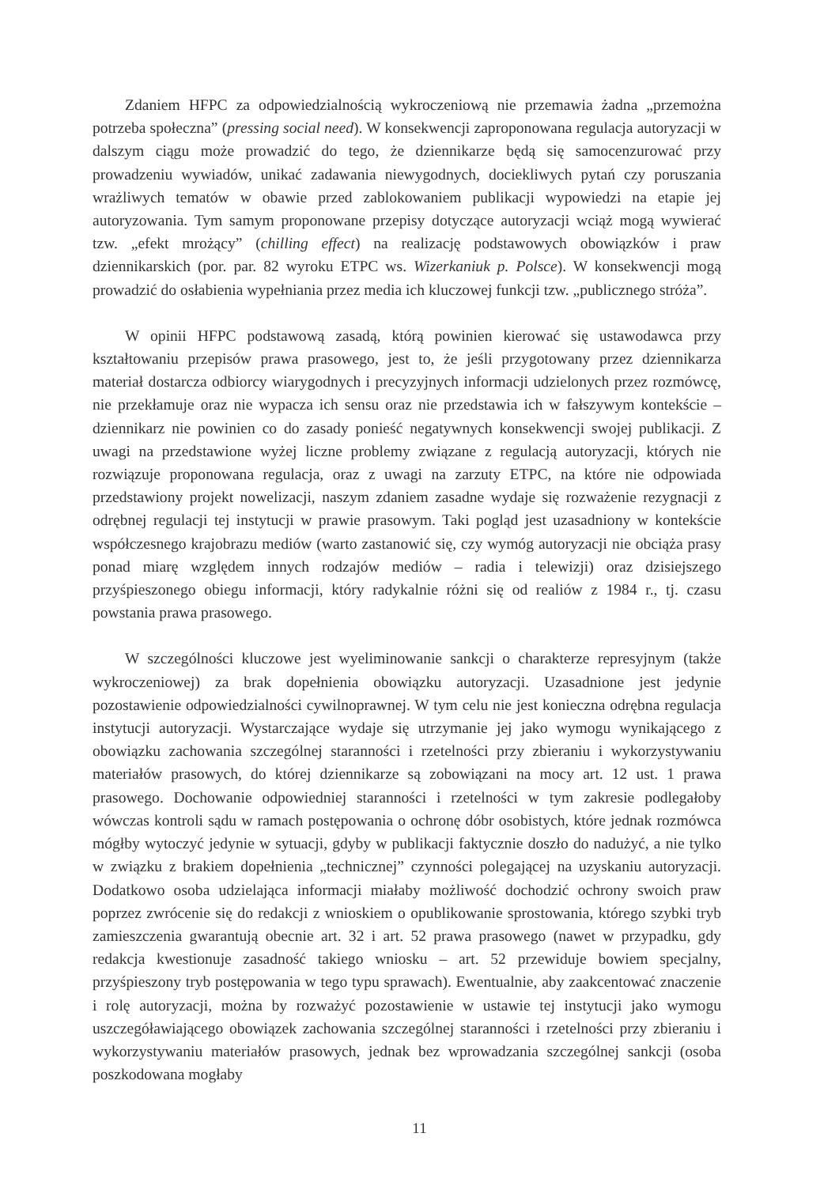Zdaniem HFPC za odpowiedzialnością wykroczeniową nie przemawia żadna „przemożna potrzeba społeczna” (pressing social need). W konsekwencji zaproponowana regulacja autoryzacji w dalszym ciągu może prowadzić do tego, że dziennikarze będą się samocenzurować przy prowadzeniu wywiadów, unikać zadawania niewygodnych, dociekliwych pytań czy poruszania wrażliwych tematów w obawie przed zablokowaniem publikacji wypowiedzi na etapie jej autoryzowania. Tym samym proponowane przepisy dotyczące autoryzacji wciąż mogą wywierać tzw. „efekt mrożący” (chilling effect) na realizację podstawowych obowiązków i praw dziennikarskich (por. par. 82 wyroku ETPC ws. Wizerkaniuk p. Polsce). W konsekwencji mogą prowadzić do osłabienia wypełniania przez media ich kluczowej funkcji tzw. „publicznego stróża”.
W opinii HFPC podstawową zasadą, którą powinien kierować się ustawodawca przy kształtowaniu przepisów prawa prasowego, jest to, że jeśli przygotowany przez dziennikarza materiał dostarcza odbiorcy wiarygodnych i precyzyjnych informacji udzielonych przez rozmówcę, nie przekłamuje oraz nie wypacza ich sensu oraz nie przedstawia ich w fałszywym kontekście – dziennikarz nie powinien co do zasady ponieść negatywnych konsekwencji swojej publikacji. Z uwagi na przedstawione wyżej liczne problemy związane z regulacją autoryzacji, których nie rozwiązuje proponowana regulacja, oraz z uwagi na zarzuty ETPC, na które nie odpowiada przedstawiony projekt nowelizacji, naszym zdaniem zasadne wydaje się rozważenie rezygnacji z odrębnej regulacji tej instytucji w prawie prasowym. Taki pogląd jest uzasadniony w kontekście współczesnego krajobrazu mediów (warto zastanowić się, czy wymóg autoryzacji nie obciąża prasy ponad miarę względem innych rodzajów mediów – radia i telewizji) oraz dzisiejszego przyśpieszonego obiegu informacji, który radykalnie różni się od realiów z 1984 r., tj. czasu powstania prawa prasowego.
W szczególności kluczowe jest wyeliminowanie sankcji o charakterze represyjnym (także wykroczeniowej) za brak dopełnienia obowiązku autoryzacji. Uzasadnione jest jedynie pozostawienie odpowiedzialności cywilnoprawnej. W tym celu nie jest konieczna odrębna regulacja instytucji autoryzacji. Wystarczające wydaje się utrzymanie jej jako wymogu wynikającego z obowiązku zachowania szczególnej staranności i rzetelności przy zbieraniu i wykorzystywaniu materiałów prasowych, do której dziennikarze są zobowiązani na mocy art. 12 ust. 1 prawa prasowego. Dochowanie odpowiedniej staranności i rzetelności w tym zakresie podlegałoby wówczas kontroli sądu w ramach postępowania o ochronę dóbr osobistych, które jednak rozmówca mógłby wytoczyć jedynie w sytuacji, gdyby w publikacji faktycznie doszło do nadużyć, a nie tylko w związku z brakiem dopełnienia „technicznej” czynności polegającej na uzyskaniu autoryzacji. Dodatkowo osoba udzielająca informacji miałaby możliwość dochodzić ochrony swoich praw poprzez zwrócenie się do redakcji z wnioskiem o opublikowanie sprostowania, którego szybki tryb zamieszczenia gwarantują obecnie art. 32 i art. 52 prawa prasowego (nawet w przypadku, gdy redakcja kwestionuje zasadność takiego wniosku – art. 52 przewiduje bowiem specjalny, przyśpieszony tryb postępowania w tego typu sprawach). Ewentualnie, aby zaakcentować znaczenie i rolę autoryzacji, można by rozważyć pozostawienie w ustawie tej instytucji jako wymogu uszczegóławiającego obowiązek zachowania szczególnej staranności i rzetelności przy zbieraniu i wykorzystywaniu materiałów prasowych, jednak bez wprowadzania szczególnej sankcji (osoba poszkodowana mogłaby
11